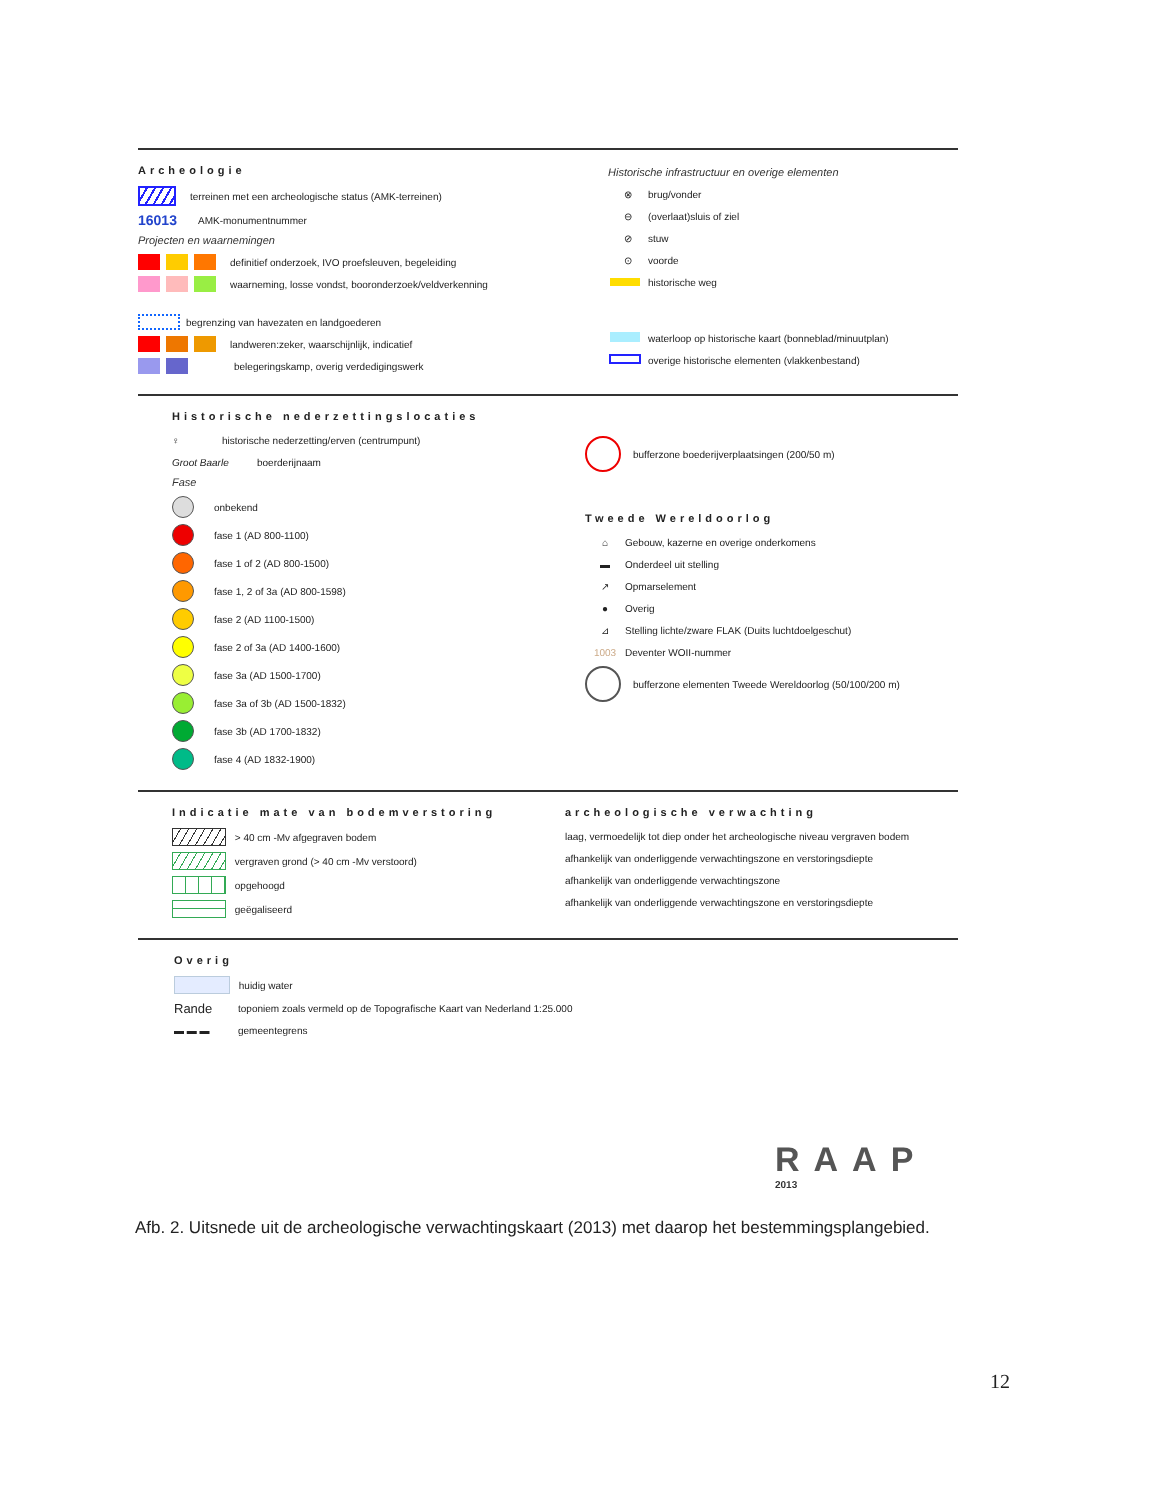Archeologie
terreinen met een archeologische status (AMK-terreinen)
16013 AMK-monumentnummer
Projecten en waarnemingen
definitief onderzoek, IVO proefsleuven, begeleiding
waarneming, losse vondst, booronderzoek/veldverkenning
begrenzing van havezaten en landgoederen
landweren:zeker, waarschijnlijk, indicatief
belegeringskamp, overig verdedigingswerk
Historische infrastructuur en overige elementen
⊗ brug/vonder
⊖ (overlaat)sluis of ziel
⊘ stuw
⊙ voorde
historische weg
waterloop op historische kaart (bonneblad/minuutplan)
overige historische elementen (vlakkenbestand)
Historische nederzettingslocaties
♀ historische nederzetting/erven (centrumpunt)
Groot Baarle boerderijnaam
Fase
onbekend
fase 1 (AD 800-1100)
fase 1 of 2 (AD 800-1500)
fase 1, 2 of 3a (AD 800-1598)
fase 2 (AD 1100-1500)
fase 2 of 3a (AD 1400-1600)
fase 3a (AD 1500-1700)
fase 3a of 3b (AD 1500-1832)
fase 3b (AD 1700-1832)
fase 4 (AD 1832-1900)
bufferzone boederijverplaatsingen (200/50 m)
Tweede Wereldoorlog
⌂ Gebouw, kazerne en overige onderkomens
▬ Onderdeel uit stelling
↗ Opmarselement
● Overig
⊿ Stelling lichte/zware FLAK (Duits luchtdoelgeschut)
1003 Deventer WOII-nummer
bufferzone elementen Tweede Wereldoorlog (50/100/200 m)
Indicatie mate van bodemverstoring
> 40 cm -Mv afgegraven bodem
vergraven grond (> 40 cm -Mv verstoord)
opgehoogd
geëgaliseerd
archeologische verwachting
laag, vermoedelijk tot diep onder het archeologische niveau vergraven bodem
afhankelijk van onderliggende verwachtingszone en verstoringsdiepte
afhankelijk van onderliggende verwachtingszone
afhankelijk van onderliggende verwachtingszone en verstoringsdiepte
Overig
huidig water
Rande toponiem zoals vermeld op de Topografische Kaart van Nederland 1:25.000
▬ ▬ ▬ gemeentegrens
RAAP
2013
Afb. 2. Uitsnede uit de archeologische verwachtingskaart (2013) met daarop het bestemmingsplangebied.
12